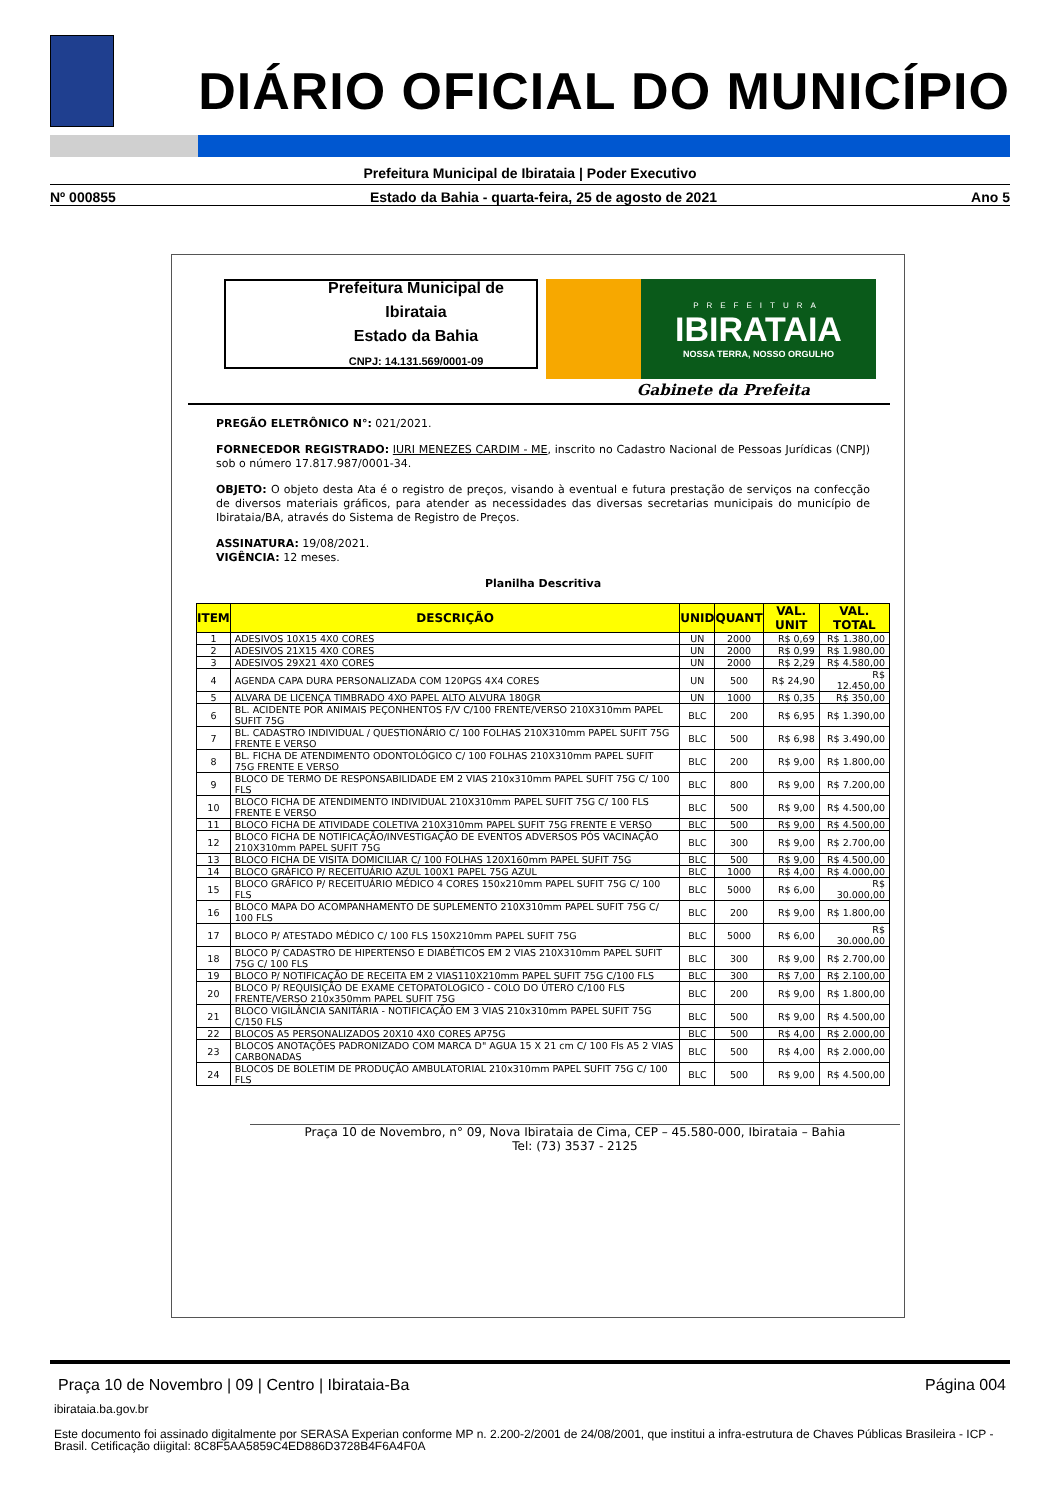DIÁRIO OFICIAL DO MUNICÍPIO
Prefeitura Municipal de Ibirataia | Poder Executivo
Nº 000855 Estado da Bahia - quarta-feira, 25 de agosto de 2021 Ano 5
Prefeitura Municipal de Ibirataia
Estado da Bahia
CNPJ: 14.131.569/0001-09
PREFEITURA
IBIRATAIA
NOSSA TERRA, NOSSO ORGULHO
Gabinete da Prefeita
PREGÃO ELETRÔNICO N°: 021/2021.
FORNECEDOR REGISTRADO: IURI MENEZES CARDIM - ME, inscrito no Cadastro Nacional de Pessoas Jurídicas (CNPJ) sob o número 17.817.987/0001-34.
OBJETO: O objeto desta Ata é o registro de preços, visando à eventual e futura prestação de serviços na confecção de diversos materiais gráficos, para atender as necessidades das diversas secretarias municipais do município de Ibirataia/BA, através do Sistema de Registro de Preços.
ASSINATURA: 19/08/2021.
VIGÊNCIA: 12 meses.
Planilha Descritiva
| ITEM | DESCRIÇÃO | UNID | QUANT | VAL. UNIT | VAL. TOTAL |
| --- | --- | --- | --- | --- | --- |
| 1 | ADESIVOS 10X15 4X0 CORES | UN | 2000 | R$ 0,69 | R$ 1.380,00 |
| 2 | ADESIVOS 21X15 4X0 CORES | UN | 2000 | R$ 0,99 | R$ 1.980,00 |
| 3 | ADESIVOS 29X21 4X0 CORES | UN | 2000 | R$ 2,29 | R$ 4.580,00 |
| 4 | AGENDA CAPA DURA PERSONALIZADA COM 120PGS 4X4 CORES | UN | 500 | R$ 24,90 | R$ 12.450,00 |
| 5 | ALVARA DE LICENÇA TIMBRADO 4XO PAPEL ALTO ALVURA 180GR | UN | 1000 | R$ 0,35 | R$ 350,00 |
| 6 | BL. ACIDENTE POR ANIMAIS PEÇONHENTOS F/V C/100 FRENTE/VERSO 210X310mm PAPEL SUFIT 75G | BLC | 200 | R$ 6,95 | R$ 1.390,00 |
| 7 | BL. CADASTRO INDIVIDUAL / QUESTIONÁRIO C/ 100 FOLHAS 210X310mm PAPEL SUFIT 75G FRENTE E VERSO | BLC | 500 | R$ 6,98 | R$ 3.490,00 |
| 8 | BL. FICHA DE ATENDIMENTO ODONTOLÓGICO C/ 100 FOLHAS 210X310mm PAPEL SUFIT 75G FRENTE E VERSO | BLC | 200 | R$ 9,00 | R$ 1.800,00 |
| 9 | BLOCO DE TERMO DE RESPONSABILIDADE EM 2 VIAS 210x310mm PAPEL SUFIT 75G C/ 100 FLS | BLC | 800 | R$ 9,00 | R$ 7.200,00 |
| 10 | BLOCO FICHA DE ATENDIMENTO INDIVIDUAL 210X310mm PAPEL SUFIT 75G C/ 100 FLS FRENTE E VERSO | BLC | 500 | R$ 9,00 | R$ 4.500,00 |
| 11 | BLOCO FICHA DE ATIVIDADE COLETIVA 210X310mm PAPEL SUFIT 75G FRENTE E VERSO | BLC | 500 | R$ 9,00 | R$ 4.500,00 |
| 12 | BLOCO FICHA DE NOTIFICAÇÃO/INVESTIGAÇÃO DE EVENTOS ADVERSOS PÓS VACINAÇÃO 210X310mm PAPEL SUFIT 75G | BLC | 300 | R$ 9,00 | R$ 2.700,00 |
| 13 | BLOCO FICHA DE VISITA DOMICILIAR C/ 100 FOLHAS 120X160mm PAPEL SUFIT 75G | BLC | 500 | R$ 9,00 | R$ 4.500,00 |
| 14 | BLOCO GRÁFICO P/ RECEITUÁRIO AZUL 100X1 PAPEL 75G AZUL | BLC | 1000 | R$ 4,00 | R$ 4.000,00 |
| 15 | BLOCO GRÁFICO P/ RECEITUÁRIO MÉDICO 4 CORES 150x210mm PAPEL SUFIT 75G C/ 100 FLS | BLC | 5000 | R$ 6,00 | R$ 30.000,00 |
| 16 | BLOCO MAPA DO ACOMPANHAMENTO DE SUPLEMENTO 210X310mm PAPEL SUFIT 75G C/ 100 FLS | BLC | 200 | R$ 9,00 | R$ 1.800,00 |
| 17 | BLOCO P/ ATESTADO MÉDICO C/ 100 FLS 150X210mm PAPEL SUFIT 75G | BLC | 5000 | R$ 6,00 | R$ 30.000,00 |
| 18 | BLOCO P/ CADASTRO DE HIPERTENSO E DIABÉTICOS EM 2 VIAS 210X310mm PAPEL SUFIT 75G C/ 100 FLS | BLC | 300 | R$ 9,00 | R$ 2.700,00 |
| 19 | BLOCO P/ NOTIFICAÇÃO DE RECEITA EM 2 VIAS110X210mm PAPEL SUFIT 75G C/100 FLS | BLC | 300 | R$ 7,00 | R$ 2.100,00 |
| 20 | BLOCO P/ REQUISIÇÃO DE EXAME CETOPATOLOGICO - COLO DO ÚTERO C/100 FLS FRENTE/VERSO 210x350mm PAPEL SUFIT 75G | BLC | 200 | R$ 9,00 | R$ 1.800,00 |
| 21 | BLOCO VIGILÂNCIA SANITÁRIA - NOTIFICAÇÃO EM 3 VIAS 210x310mm PAPEL SUFIT 75G C/150 FLS | BLC | 500 | R$ 9,00 | R$ 4.500,00 |
| 22 | BLOCOS A5 PERSONALIZADOS 20X10 4X0 CORES AP75G | BLC | 500 | R$ 4,00 | R$ 2.000,00 |
| 23 | BLOCOS ANOTAÇÕES PADRONIZADO COM MARCA D" AGUA 15 X 21 cm C/ 100 Fls A5 2 VIAS CARBONADAS | BLC | 500 | R$ 4,00 | R$ 2.000,00 |
| 24 | BLOCOS DE BOLETIM DE PRODUÇÃO AMBULATORIAL 210x310mm PAPEL SUFIT 75G C/ 100 FLS | BLC | 500 | R$ 9,00 | R$ 4.500,00 |
Praça 10 de Novembro, n° 09, Nova Ibirataia de Cima, CEP – 45.580-000, Ibirataia – Bahia
Tel: (73) 3537 - 2125
Praça 10 de Novembro | 09 | Centro | Ibirataia-Ba Página 004
ibirataia.ba.gov.br
Este documento foi assinado digitalmente por SERASA Experian conforme MP n. 2.200-2/2001 de 24/08/2001, que institui a infra-estrutura de Chaves Públicas Brasileira - ICP - Brasil. Cetificação diigital: 8C8F5AA5859C4ED886D3728B4F6A4F0A